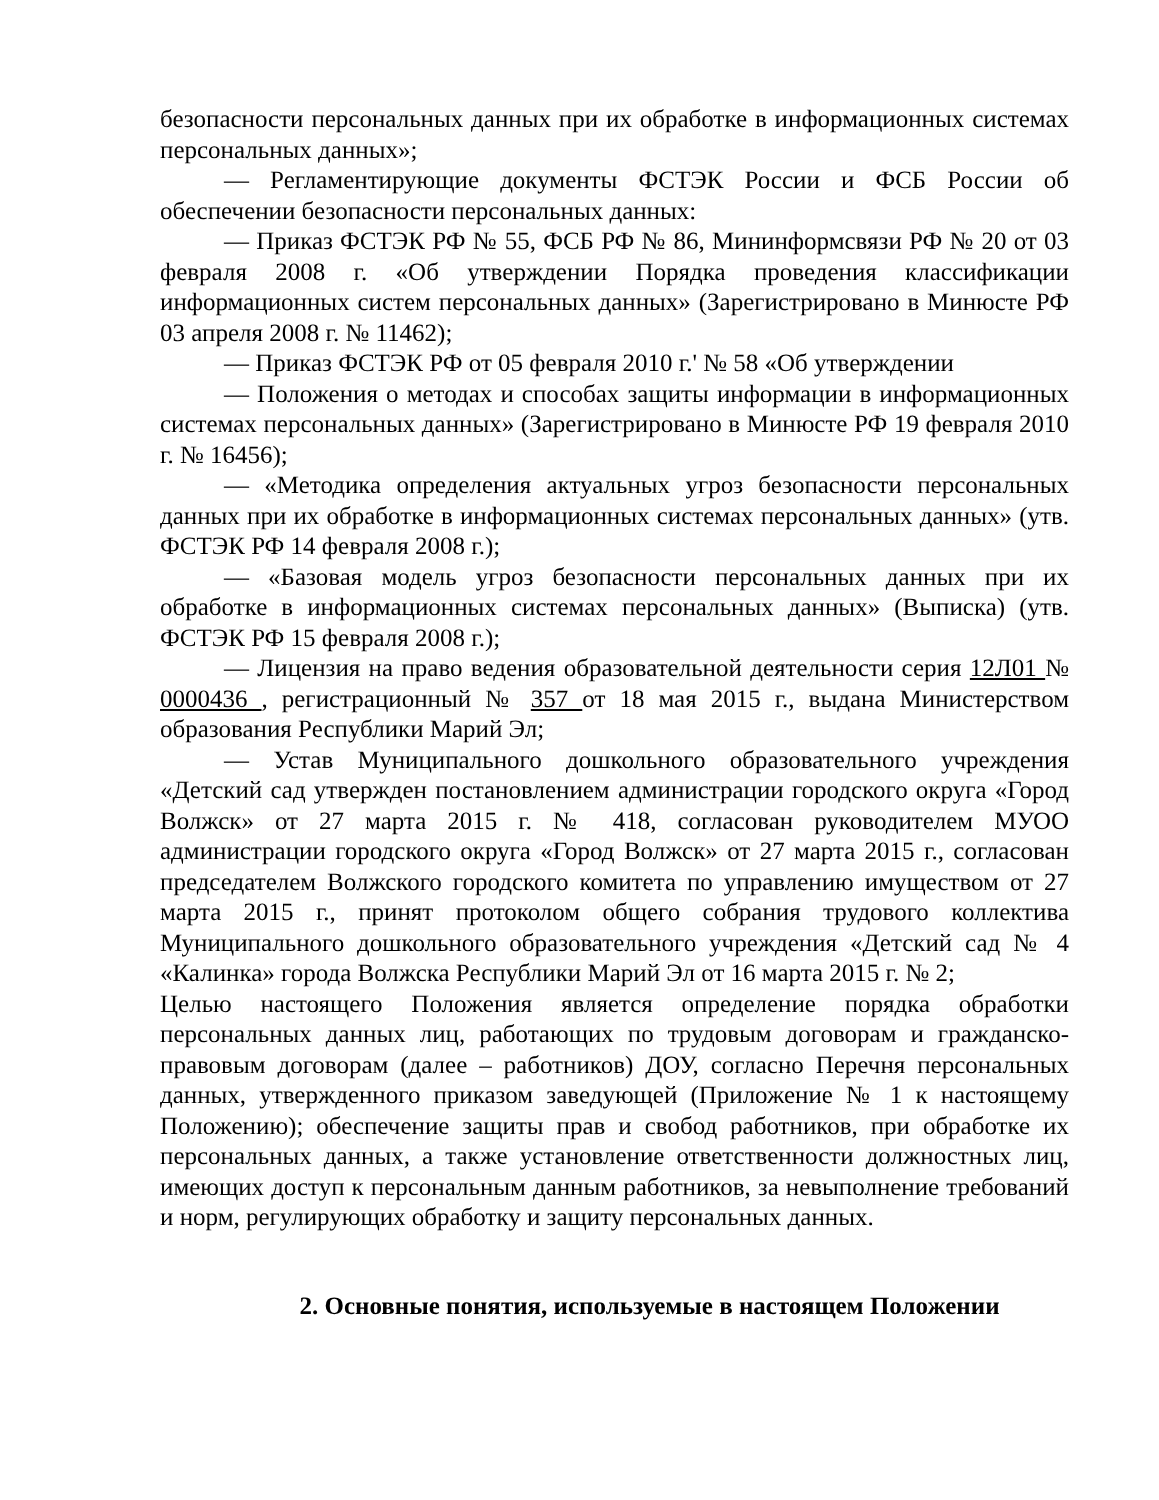безопасности персональных данных при их обработке в информационных системах персональных данных»;
— Регламентирующие документы ФСТЭК России и ФСБ России об обеспечении безопасности персональных данных:
— Приказ ФСТЭК РФ № 55, ФСБ РФ № 86, Мининформсвязи РФ № 20 от 03 февраля 2008 г. «Об утверждении Порядка проведения классификации информационных систем персональных данных» (Зарегистрировано в Минюсте РФ 03 апреля 2008 г. № 11462);
— Приказ ФСТЭК РФ от 05 февраля 2010 г.' № 58 «Об утверждении
— Положения о методах и способах защиты информации в информационных системах персональных данных» (Зарегистрировано в Минюсте РФ 19 февраля 2010 г. № 16456);
— «Методика определения актуальных угроз безопасности персональных данных при их обработке в информационных системах персональных данных» (утв. ФСТЭК РФ 14 февраля 2008 г.);
— «Базовая модель угроз безопасности персональных данных при их обработке в информационных системах персональных данных» (Выписка) (утв. ФСТЭК РФ 15 февраля 2008 г.);
— Лицензия на право ведения образовательной деятельности серия 12Л01 № 0000436 , регистрационный № 357 от 18 мая 2015 г., выдана Министерством образования Республики Марий Эл;
— Устав Муниципального дошкольного образовательного учреждения «Детский сад утвержден постановлением администрации городского округа «Город Волжск» от 27 марта 2015 г. № 418, согласован руководителем МУОО администрации городского округа «Город Волжск» от 27 марта 2015 г., согласован председателем Волжского городского комитета по управлению имуществом от 27 марта 2015 г., принят протоколом общего собрания трудового коллектива Муниципального дошкольного образовательного учреждения «Детский сад № 4 «Калинка» города Волжска Республики Марий Эл от 16 марта 2015 г. № 2;
Целью настоящего Положения является определение порядка обработки персональных данных лиц, работающих по трудовым договорам и гражданско-правовым договорам (далее – работников) ДОУ, согласно Перечня персональных данных, утвержденного приказом заведующей (Приложение № 1 к настоящему Положению); обеспечение защиты прав и свобод работников, при обработке их персональных данных, а также установление ответственности должностных лиц, имеющих доступ к персональным данным работников, за невыполнение требований и норм, регулирующих обработку и защиту персональных данных.
2. Основные понятия, используемые в настоящем Положении